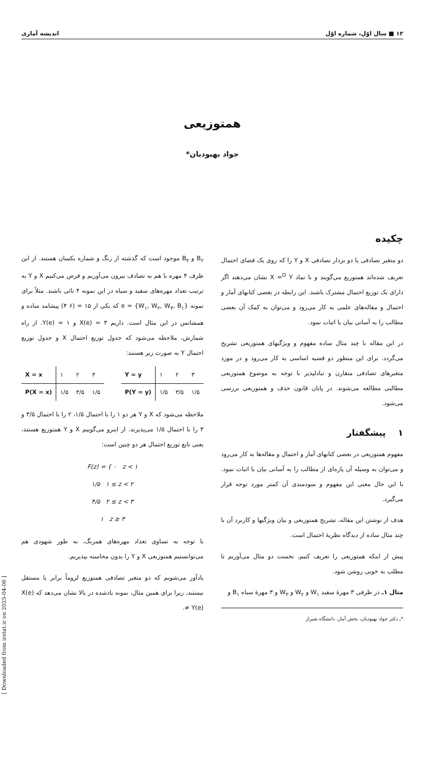۱۲ ■ سال اوّل، شماره اوّل اندیشه آماری
همتوزیعی
جواد بهبودیان*
چکیده
دو متغیر تصادفی یا دو بردار تصادفی X و Y را که روی یک فضای احتمال تعریف شده‌اند همتوزیع می‌گویند و با نماد X =<sup>D</sup> Y نشان می‌دهند اگر دارای یک توزیع احتمال مشترک باشند. این رابطه در بعضی کتابهای آمار و احتمال و مقاله‌های علمی به کار می‌رود و می‌توان به کمک آن بعضی مطالب را به آسانی بیان یا اثبات نمود.
در این مقاله با چند مثال ساده مفهوم و ویژگیهای همتوزیعی تشریح می‌گردد. برای این منظور دو قضیه اساسی به کار می‌رود و در مورد متغیرهای تصادفی متقارن و تبادلپذیر با توجه به موضوع همتوزیعی مطالبی مطالعه می‌شوند. در پایان قانون حذف و همتوزیعی بررسی می‌شود.
۱ پیشگفتار
مفهوم همتوزیعی در بعضی کتابهای آمار و احتمال و مقاله‌ها به کار می‌رود و می‌توان به وسیله آن پاره‌ای از مطالب را به آسانی بیان یا اثبات نمود. با این حال معنی این مفهوم و سودمندی آن کمتر مورد توجه قرار می‌گیرد.
هدف از نوشتن این مقاله، تشریح همتوزیعی و بیان ویژگیها و کاربرد آن با چند مثال ساده از دیدگاه نظریهٔ احتمال است.
پیش از اینکه همتوزیعی را تعریف کنیم، نخست دو مثال می‌آوریم تا مطلب به خوبی روشن شود.
مثال ۱ـ در ظرفی ۳ مهرهٔ سفید W<sub>۱</sub> و W<sub>۲</sub> و W<sub>۳</sub> و ۳ مهرهٔ سیاه B<sub>۱</sub> و
*ـ دکتر جواد بهبودیان، بخش آمار، دانشگاه شیراز
B<sub>۲</sub> و B<sub>۳</sub> موجود است که گذشته از رنگ و شماره یکسان هستند. از این ظرف ۴ مهره با هم به تصادف بیرون می‌آوریم و فرض می‌کنیم X و Y به ترتیب تعداد مهره‌های سفید و سیاه در این نمونه ۴ تائی باشند. مثلاً برای نمونه e = {W<sub>۱</sub>, W<sub>۲</sub>, W<sub>۳</sub>, B<sub>۱</sub>} که یکی از ۱۵ = (۶ ۴) پیشامد ساده و همشانس در این مثال است. داریم X(e) = ۳ و Y(e) = ۱. از راه شمارش، ملاحظه می‌شود که جدول توزیع احتمال X و جدول توزیع احتمال Y به صورت زیر هستند:
| X = x | ۱ | ۲ | ۳ |
| P(X = x) | ۱/۵ | ۳/۵ | ۱/۵ |
| Y = y | ۱ | ۲ | ۳ |
| P(Y = y) | ۱/۵ | ۳/۵ | ۱/۵ |
ملاحظه می‌شود که X و Y هر دو ۱ را با احتمال ۱/۵، ۲ را با احتمال ۳/۵ و ۳ را با احتمال ۱/۵ می‌پذیرند. از اینرو می‌گوییم X و Y همتوزیع هستند، یعنی تابع توزیع احتمال هر دو چنین است:
F(z) = { ۰ z < ۱
۱/۵ ۱ ≤ z < ۲
۴/۵ ۲ ≤ z < ۳
۱ z ≥ ۳
با توجه به تساوی تعداد مهره‌های همرنگ، به طور شهودی هم می‌توانستیم همتوزیعی X و Y را بدون محاسبه بپذیریم.
یادآور می‌شویم که دو متغیر تصادفی همتوزیع لزوماً برابر یا مستقل نیستند، زیرا برای همین مثال، نمونه یادشده در بالا نشان می‌دهد که X(e) ≠ Y(e).
[ Downloaded from irstat.ir on 2025-04-06 ]